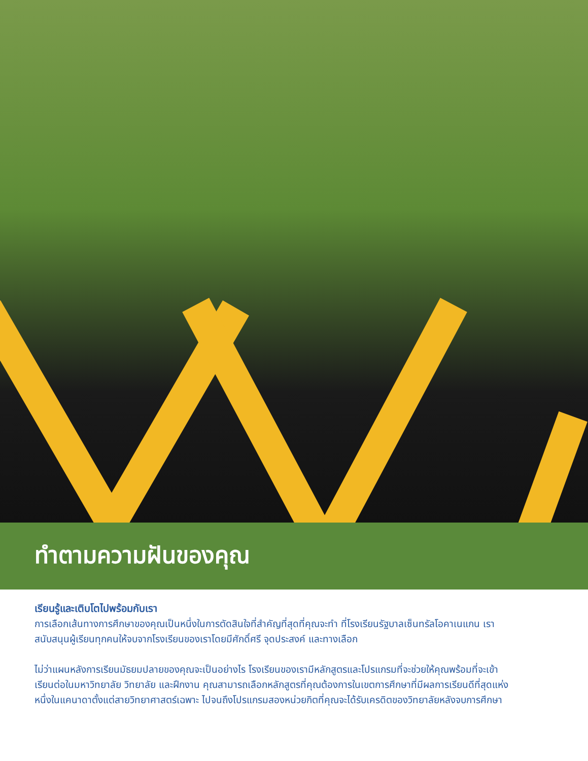ทำตามความฝันของคุณ
เรียนรู้และเติบโตไปพร้อมกับเรา
การเลือกเส้นทางการศึกษาของคุณเป็นหนึ่งในการตัดสินใจที่สำคัญที่สุดที่คุณจะทำ ที่โรงเรียนรัฐบาลเซ็นทรัลโอคาเนแกน เราสนับสนุนผู้เรียนทุกคนให้จบจากโรงเรียนของเราโดยมีศักดิ์ศรี จุดประสงค์ และทางเลือก
ไม่ว่าแผนหลังการเรียนมัธยมปลายของคุณจะเป็นอย่างไร โรงเรียนของเรามีหลักสูตรและโปรแกรมที่จะช่วยให้คุณพร้อมที่จะเข้าเรียนต่อในมหาวิทยาลัย วิทยาลัย และฝึกงาน คุณสามารถเลือกหลักสูตรที่คุณต้องการในเขตการศึกษาที่มีผลการเรียนดีที่สุดแห่งหนึ่งในแคนาดาตั้งแต่สายวิทยาศาสตร์เฉพาะ ไปจนถึงโปรแกรมสองหน่วยกิตที่คุณจะได้รับเครดิตของวิทยาลัยหลังจบการศึกษา